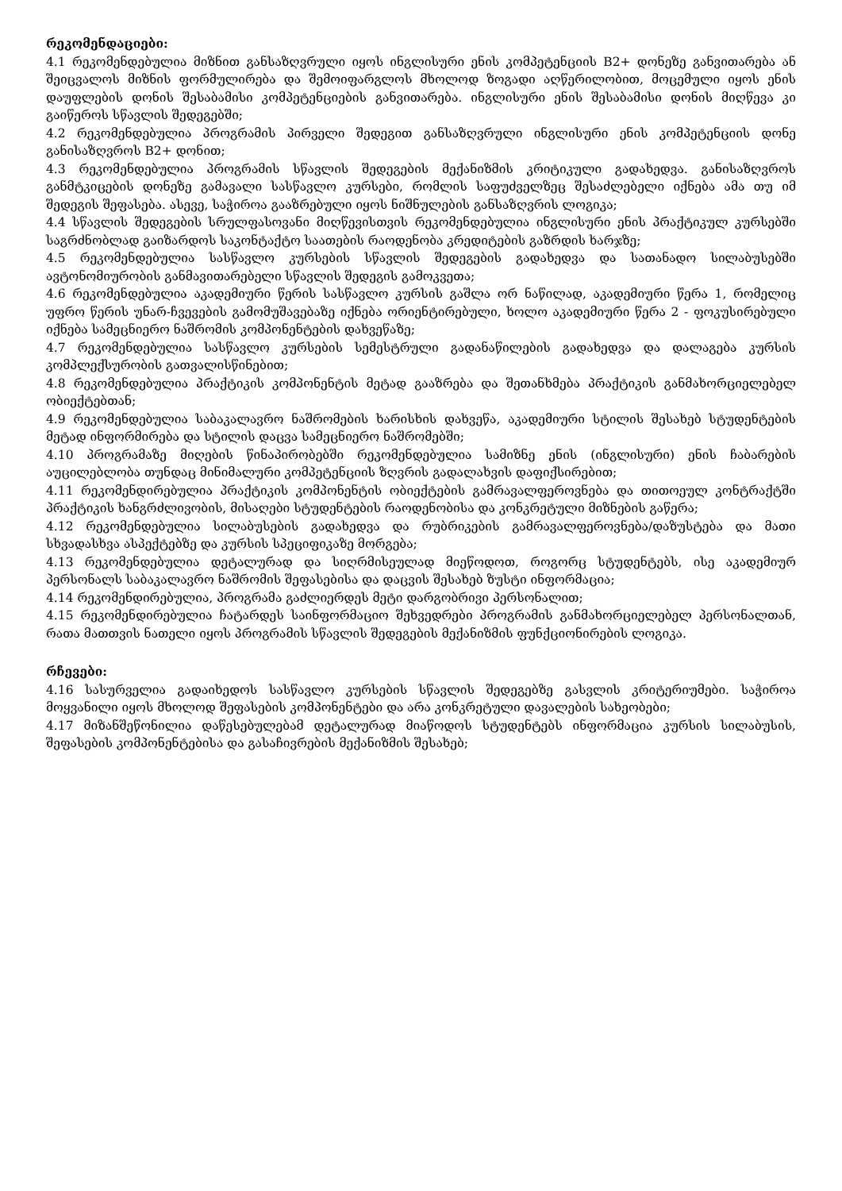რეკომენდაციები:
4.1 რეკომენდებულია მიზნით განსაზღვრული იყოს ინგლისური ენის კომპეტენციის B2+ დონეზე განვითარება ან შეიცვალოს მიზნის ფორმულირება და შემოიფარგლოს მხოლოდ ზოგადი აღწერილობით, მოცემული იყოს ენის დაუფლების დონის შესაბამისი კომპეტენციების განვითარება. ინგლისური ენის შესაბამისი დონის მიღწევა კი გაიწეროს სწავლის შედეგებში;
4.2 რეკომენდებულია პროგრამის პირველი შედეგით განსაზღვრული ინგლისური ენის კომპეტენციის დონე განისაზღვროს B2+ დონით;
4.3 რეკომენდებულია პროგრამის სწავლის შედეგების მექანიზმის კრიტიკული გადახედვა. განისაზღვროს განმტკიცების დონეზე გამავალი სასწავლო კურსები, რომლის საფუძველზეც შესაძლებელი იქნება ამა თუ იმ შედეგის შეფასება. ასევე, საჭიროა გააზრებული იყოს ნიშნულების განსაზღვრის ლოგიკა;
4.4 სწავლის შედეგების სრულფასოვანი მიღწევისთვის რეკომენდებულია ინგლისური ენის პრაქტიკულ კურსებში საგრძნობლად გაიზარდოს საკონტაქტო საათების რაოდენობა კრედიტების გაზრდის ხარჯზე;
4.5 რეკომენდებულია სასწავლო კურსების სწავლის შედეგების გადახედვა და სათანადო სილაბუსებში ავტონომიურობის განმავითარებელი სწავლის შედეგის გამოკვეთა;
4.6 რეკომენდებულია აკადემიური წერის სასწავლო კურსის გაშლა ორ ნაწილად, აკადემიური წერა 1, რომელიც უფრო წერის უნარ-ჩვევების გამომუშავებაზე იქნება ორიენტირებული, ხოლო აკადემიური წერა 2 - ფოკუსირებული იქნება სამეცნიერო ნაშრომის კომპონენტების დახვეწაზე;
4.7 რეკომენდებულია სასწავლო კურსების სემესტრული გადანაწილების გადახედვა და დალაგება კურსის კომპლექსურობის გათვალისწინებით;
4.8 რეკომენდებულია პრაქტიკის კომპონენტის მეტად გააზრება და შეთანხმება პრაქტიკის განმახორციელებელ ობიექტებთან;
4.9 რეკომენდებულია საბაკალავრო ნაშრომების ხარისხის დახვეწა, აკადემიური სტილის შესახებ სტუდენტების მეტად ინფორმირება და სტილის დაცვა სამეცნიერო ნაშრომებში;
4.10 პროგრამაზე მიღების წინაპირობებში რეკომენდებულია სამიზნე ენის (ინგლისური) ენის ჩაბარების აუცილებლობა თუნდაც მინიმალური კომპეტენციის ზღვრის გადალახვის დაფიქსირებით;
4.11 რეკომენდირებულია პრაქტიკის კომპონენტის ობიექტების გამრავალფეროვნება და თითოეულ კონტრაქტში პრაქტიკის ხანგრძლივობის, მისაღები სტუდენტების რაოდენობისა და კონკრეტული მიზნების გაწერა;
4.12 რეკომენდებულია სილაბუსების გადახედვა და რუბრიკების გამრავალფეროვნება/დაზუსტება და მათი სხვადასხვა ასპექტებზე და კურსის სპეციფიკაზე მორგება;
4.13 რეკომენდებულია დეტალურად და სიღრმისეულად მიეწოდოთ, როგორც სტუდენტებს, ისე აკადემიურ პერსონალს საბაკალავრო ნაშრომის შეფასებისა და დაცვის შესახებ ზუსტი ინფორმაცია;
4.14 რეკომენდირებულია, პროგრამა გაძლიერდეს მეტი დარგობრივი პერსონალით;
4.15 რეკომენდირებულია ჩატარდეს საინფორმაციო შეხვედრები პროგრამის განმახორციელებელ პერსონალთან, რათა მათთვის ნათელი იყოს პროგრამის სწავლის შედეგების მექანიზმის ფუნქციონირების ლოგიკა.
რჩევები:
4.16 სასურველია გადაიხედოს სასწავლო კურსების სწავლის შედეგებზე გასვლის კრიტერიუმები. საჭიროა მოყვანილი იყოს მხოლოდ შეფასების კომპონენტები და არა კონკრეტული დავალების სახეობები;
4.17 მიზანშეწონილია დაწესებულებამ დეტალურად მიაწოდოს სტუდენტებს ინფორმაცია კურსის სილაბუსის, შეფასების კომპონენტებისა და გასაჩივრების მექანიზმის შესახებ;